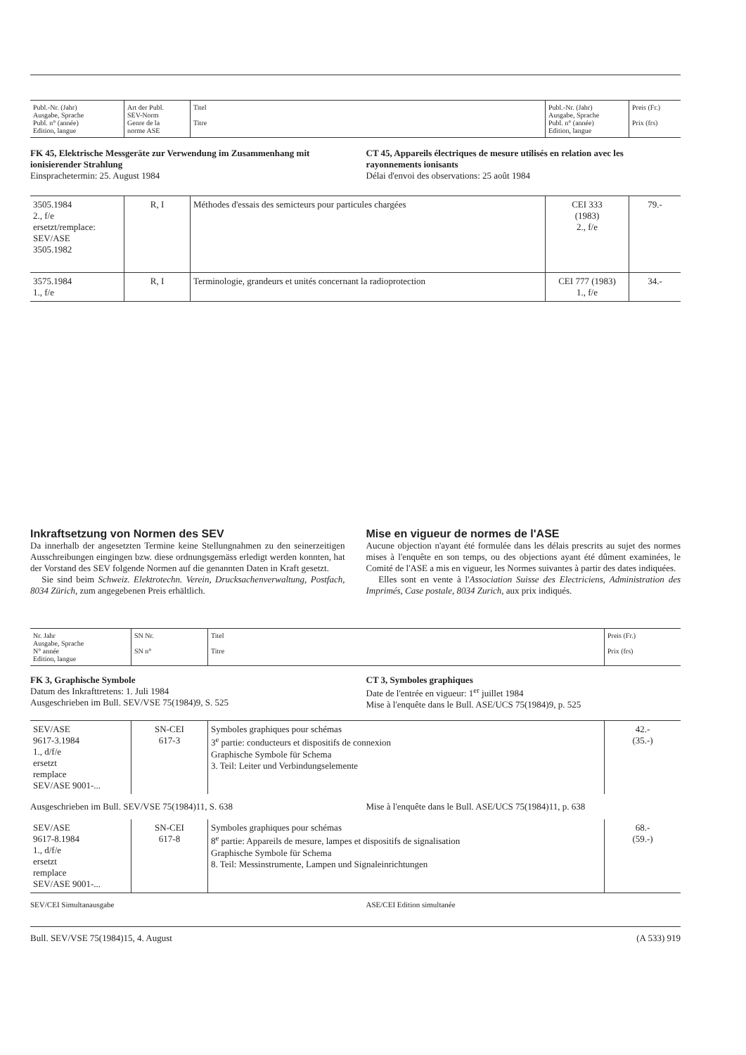| Publ.-Nr. (Jahr) Ausgabe, Sprache Publ. n° (année) Edition, langue | Art der Publ. SEV-Norm Genre de la norme ASE | Titel Titre | Publ.-Nr. (Jahr) Ausgabe, Sprache Publ. n° (année) Edition, langue | Preis (Fr.) Prix (frs) |
| --- | --- | --- | --- | --- |
FK 45, Elektrische Messgeräte zur Verwendung im Zusammenhang mit ionisierender Strahlung
Einsprachetermin: 25. August 1984
CT 45, Appareils électriques de mesure utilisés en relation avec les rayonnements ionisants
Délai d'envoi des observations: 25 août 1984
| 3505.1984 2., f/e ersetzt/remplace: SEV/ASE 3505.1982 | R, I | Méthodes d'essais des semicteurs pour particules chargées | CEI 333 (1983) 2., f/e | 79.- |
| 3575.1984 1., f/e | R, I | Terminologie, grandeurs et unités concernant la radioprotection | CEI 777 (1983) 1., f/e | 34.- |
Inkraftsetzung von Normen des SEV
Da innerhalb der angesetzten Termine keine Stellungnahmen zu den seinerzeitigen Ausschreibungen eingingen bzw. diese ordnungsgemäss erledigt werden konnten, hat der Vorstand des SEV folgende Normen auf die genannten Daten in Kraft gesetzt.
Sie sind beim Schweiz. Elektrotechn. Verein, Drucksachenverwaltung, Postfach, 8034 Zürich, zum angegebenen Preis erhältlich.
Mise en vigueur de normes de l'ASE
Aucune objection n'ayant été formulée dans les délais prescrits au sujet des normes mises à l'enquête en son temps, ou des objections ayant été dûment examinées, le Comité de l'ASE a mis en vigueur, les Normes suivantes à partir des dates indiquées.
Elles sont en vente à l'Association Suisse des Electriciens, Administration des Imprimés, Case postale, 8034 Zurich, aux prix indiqués.
| Nr. Jahr Ausgabe, Sprache N° année Edition, langue | SN Nr. SN n° | Titel Titre | Preis (Fr.) Prix (frs) |
| --- | --- | --- | --- |
FK 3, Graphische Symbole
Datum des Inkrafttretens: 1. Juli 1984
Ausgeschrieben im Bull. SEV/VSE 75(1984)9, S. 525
CT 3, Symboles graphiques
Date de l'entrée en vigueur: 1<sup>er</sup> juillet 1984
Mise à l'enquête dans le Bull. ASE/UCS 75(1984)9, p. 525
| SEV/ASE 9617-3.1984 1., d/f/e ersetzt remplace SEV/ASE 9001-... | SN-CEI 617-3 | Symboles graphiques pour schémas 3<sup>e</sup> partie: conducteurs et dispositifs de connexion Graphische Symbole für Schema 3. Teil: Leiter und Verbindungselemente | 42.- (35.-) |
Ausgeschrieben im Bull. SEV/VSE 75(1984)11, S. 638
Mise à l'enquête dans le Bull. ASE/UCS 75(1984)11, p. 638
| SEV/ASE 9617-8.1984 1., d/f/e ersetzt remplace SEV/ASE 9001-... | SN-CEI 617-8 | Symboles graphiques pour schémas 8<sup>e</sup> partie: Appareils de mesure, lampes et dispositifs de signalisation Graphische Symbole für Schema 8. Teil: Messinstrumente, Lampen und Signaleinrichtungen | 68.- (59.-) |
SEV/CEI Simultanausgabe ASE/CEI Edition simultanée
Bull. SEV/VSE 75(1984)15, 4. August (A 533) 919